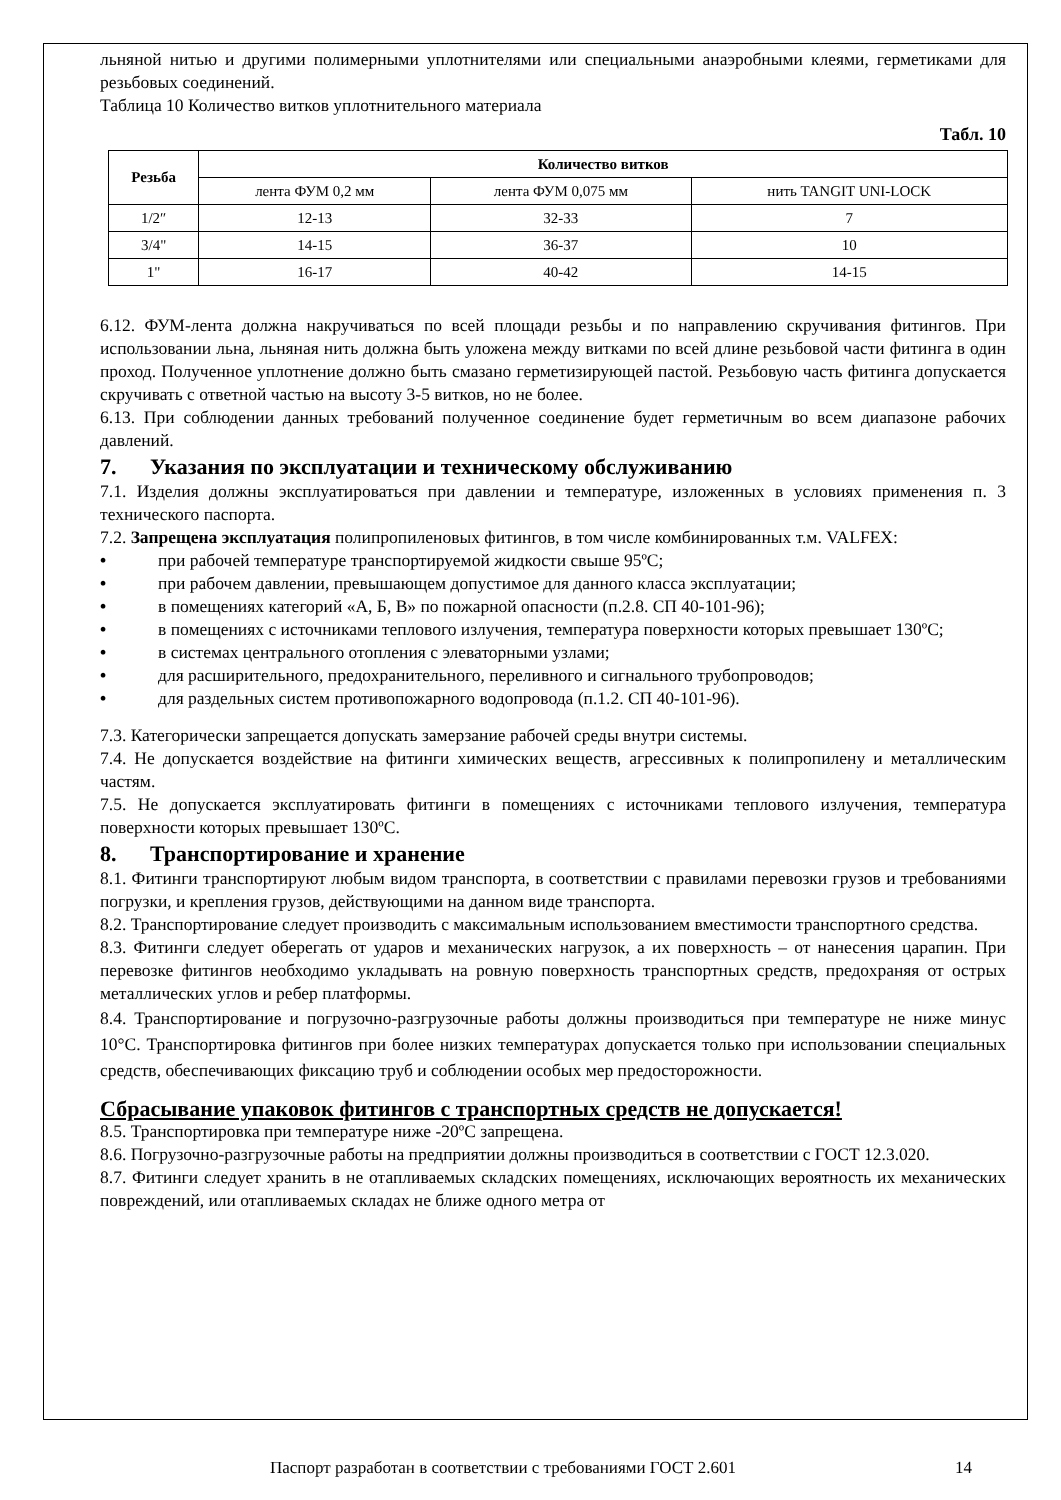льняной нитью и другими полимерными уплотнителями или специальными анаэробными клеями, герметиками для резьбовых соединений.
Таблица 10 Количество витков уплотнительного материала
Табл. 10
| Резьба | Количество витков | | |
| --- | --- | --- | --- |
| | лента ФУМ 0,2 мм | лента ФУМ 0,075 мм | нить TANGIT UNI-LOCK |
| 1/2″ | 12-13 | 32-33 | 7 |
| 3/4" | 14-15 | 36-37 | 10 |
| 1" | 16-17 | 40-42 | 14-15 |
6.12. ФУМ-лента должна накручиваться по всей площади резьбы и по направлению скручивания фитингов. При использовании льна, льняная нить должна быть уложена между витками по всей длине резьбовой части фитинга в один проход. Полученное уплотнение должно быть смазано герметизирующей пастой. Резьбовую часть фитинга допускается скручивать с ответной частью на высоту 3-5 витков, но не более.
6.13. При соблюдении данных требований полученное соединение будет герметичным во всем диапазоне рабочих давлений.
7. Указания по эксплуатации и техническому обслуживанию
7.1. Изделия должны эксплуатироваться при давлении и температуре, изложенных в условиях применения п. 3 технического паспорта.
7.2. Запрещена эксплуатация полипропиленовых фитингов, в том числе комбинированных т.м. VALFEX:
• при рабочей температуре транспортируемой жидкости свыше 95ºC;
• при рабочем давлении, превышающем допустимое для данного класса эксплуатации;
• в помещениях категорий «А, Б, В» по пожарной опасности (п.2.8. СП 40-101-96);
• в помещениях с источниками теплового излучения, температура поверхности которых превышает 130ºC;
• в системах центрального отопления с элеваторными узлами;
• для расширительного, предохранительного, переливного и сигнального трубопроводов;
• для раздельных систем противопожарного водопровода (п.1.2. СП 40-101-96).
7.3. Категорически запрещается допускать замерзание рабочей среды внутри системы.
7.4. Не допускается воздействие на фитинги химических веществ, агрессивных к полипропилену и металлическим частям.
7.5. Не допускается эксплуатировать фитинги в помещениях с источниками теплового излучения, температура поверхности которых превышает 130ºC.
8. Транспортирование и хранение
8.1. Фитинги транспортируют любым видом транспорта, в соответствии с правилами перевозки грузов и требованиями погрузки, и крепления грузов, действующими на данном виде транспорта.
8.2. Транспортирование следует производить с максимальным использованием вместимости транспортного средства.
8.3. Фитинги следует оберегать от ударов и механических нагрузок, а их поверхность – от нанесения царапин. При перевозке фитингов необходимо укладывать на ровную поверхность транспортных средств, предохраняя от острых металлических углов и ребер платформы.
8.4. Транспортирование и погрузочно-разгрузочные работы должны производиться при температуре не ниже минус 10°С. Транспортировка фитингов при более низких температурах допускается только при использовании специальных средств, обеспечивающих фиксацию труб и соблюдении особых мер предосторожности.
Сбрасывание упаковок фитингов с транспортных средств не допускается!
8.5. Транспортировка при температуре ниже -20ºC запрещена.
8.6. Погрузочно-разгрузочные работы на предприятии должны производиться в соответствии с ГОСТ 12.3.020.
8.7. Фитинги следует хранить в не отапливаемых складских помещениях, исключающих вероятность их механических повреждений, или отапливаемых складах не ближе одного метра от
Паспорт разработан в соответствии с требованиями ГОСТ 2.601
14